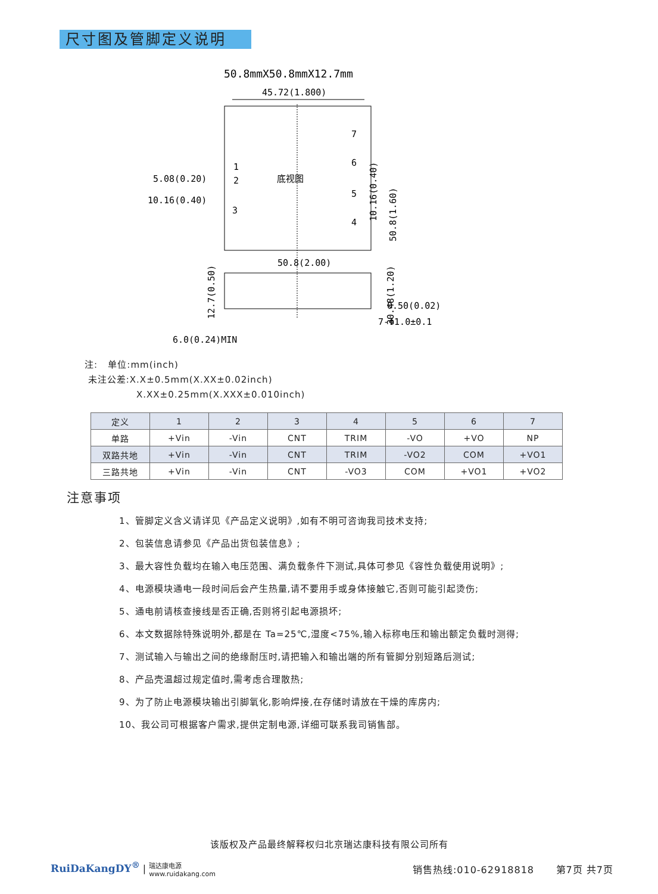尺寸图及管脚定义说明
50.8mmX50.8mmX12.7mm
45.72(1.800)
底视图
7
6
5
4
1
2
3
5.08(0.20)
10.16(0.40)
50.8(1.60)
30.48(1.20)
10.16(0.40)
50.8(2.00)
12.7(0.50)
0.50(0.02)
7-Φ1.0±0.1
6.0(0.24)MIN
注: 单位:mm(inch)
未注公差:X.X±0.5mm(X.XX±0.02inch)
X.XX±0.25mm(X.XXX±0.010inch)
| 定义 | 1 | 2 | 3 | 4 | 5 | 6 | 7 |
| --- | --- | --- | --- | --- | --- | --- | --- |
| 单路 | +Vin | -Vin | CNT | TRIM | -VO | +VO | NP |
| 双路共地 | +Vin | -Vin | CNT | TRIM | -VO2 | COM | +VO1 |
| 三路共地 | +Vin | -Vin | CNT | -VO3 | COM | +VO1 | +VO2 |
注意事项
1、管脚定义含义请详见《产品定义说明》,如有不明可咨询我司技术支持;
2、包装信息请参见《产品出货包装信息》;
3、最大容性负载均在输入电压范围、满负载条件下测试,具体可参见《容性负载使用说明》;
4、电源模块通电一段时间后会产生热量,请不要用手或身体接触它,否则可能引起烫伤;
5、通电前请核查接线是否正确,否则将引起电源损坏;
6、本文数据除特殊说明外,都是在 Ta=25℃,湿度<75%,输入标称电压和输出额定负载时测得;
7、测试输入与输出之间的绝缘耐压时,请把输入和输出端的所有管脚分别短路后测试;
8、产品壳温超过规定值时,需考虑合理散热;
9、为了防止电源模块输出引脚氧化,影响焊接,在存储时请放在干燥的库房内;
10、我公司可根据客户需求,提供定制电源,详细可联系我司销售部。
该版权及产品最终解释权归北京瑞达康科技有限公司所有
RuiDaKangDY<sup>®</sup> | 瑞达康电源
www.ruidakang.com
销售热线:010-62918818 第7页 共7页